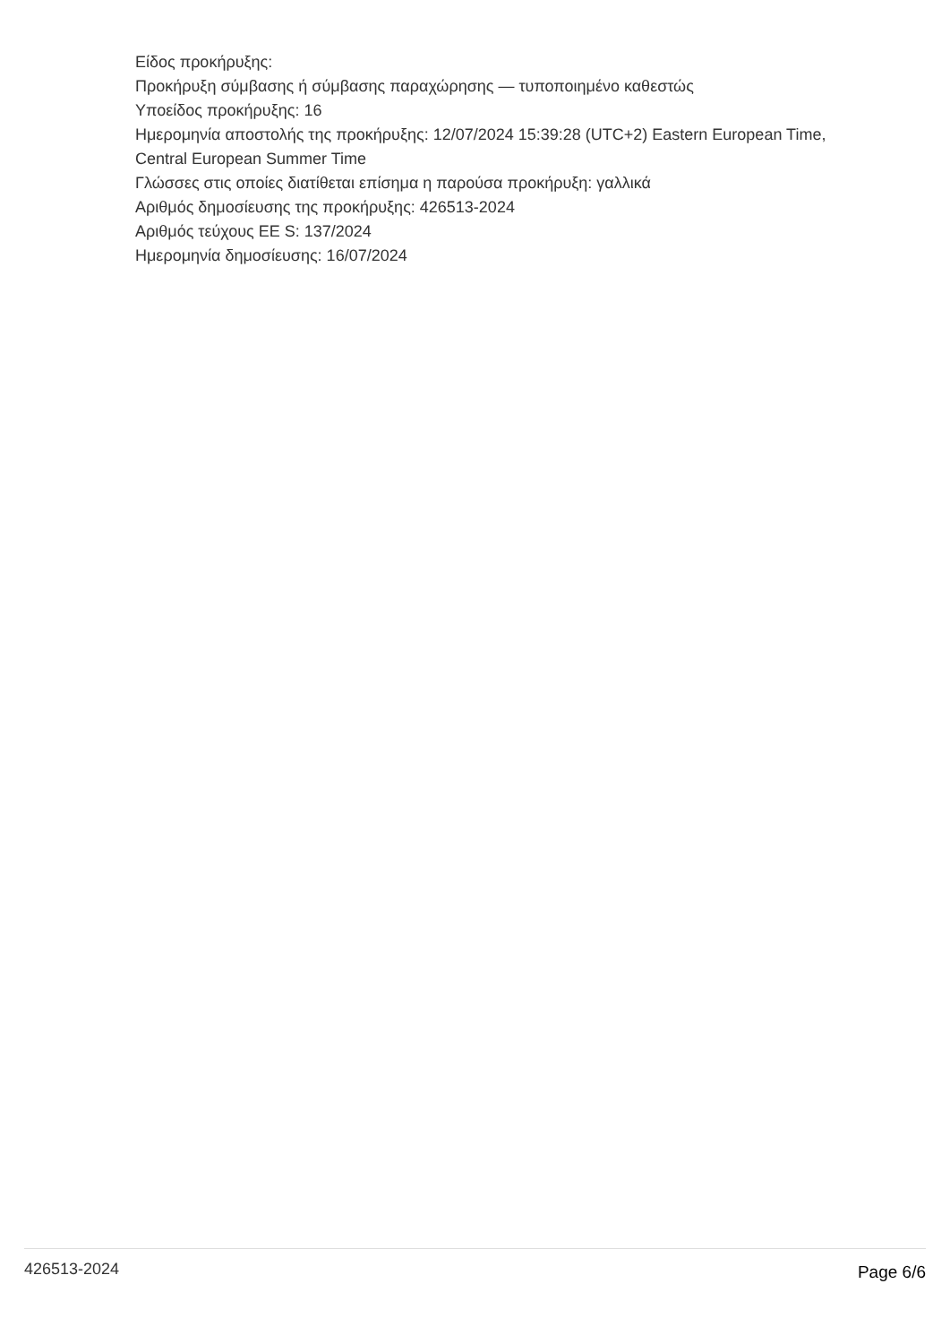Είδος προκήρυξης:
Προκήρυξη σύμβασης ή σύμβασης παραχώρησης — τυποποιημένο καθεστώς
Υποείδος προκήρυξης: 16
Ημερομηνία αποστολής της προκήρυξης: 12/07/2024 15:39:28 (UTC+2) Eastern European Time, Central European Summer Time
Γλώσσες στις οποίες διατίθεται επίσημα η παρούσα προκήρυξη: γαλλικά
Αριθμός δημοσίευσης της προκήρυξης: 426513-2024
Αριθμός τεύχους ΕΕ S: 137/2024
Ημερομηνία δημοσίευσης: 16/07/2024
426513-2024 Page 6/6